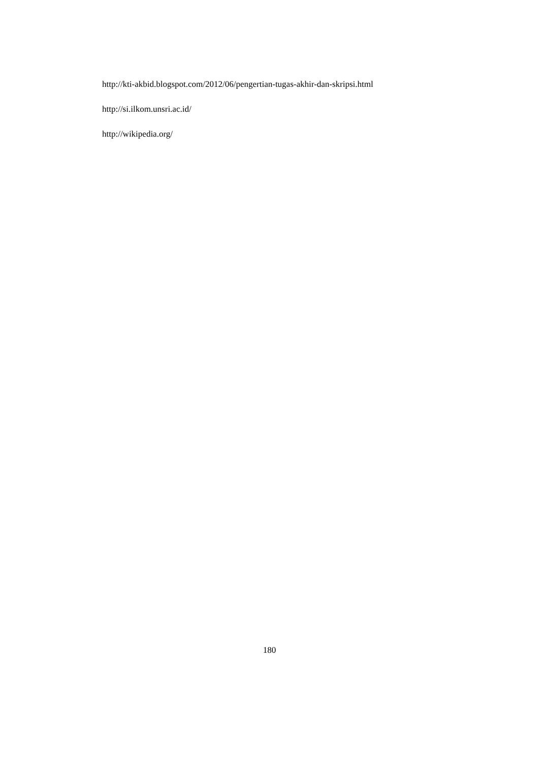http://kti-akbid.blogspot.com/2012/06/pengertian-tugas-akhir-dan-skripsi.html
http://si.ilkom.unsri.ac.id/
http://wikipedia.org/
180